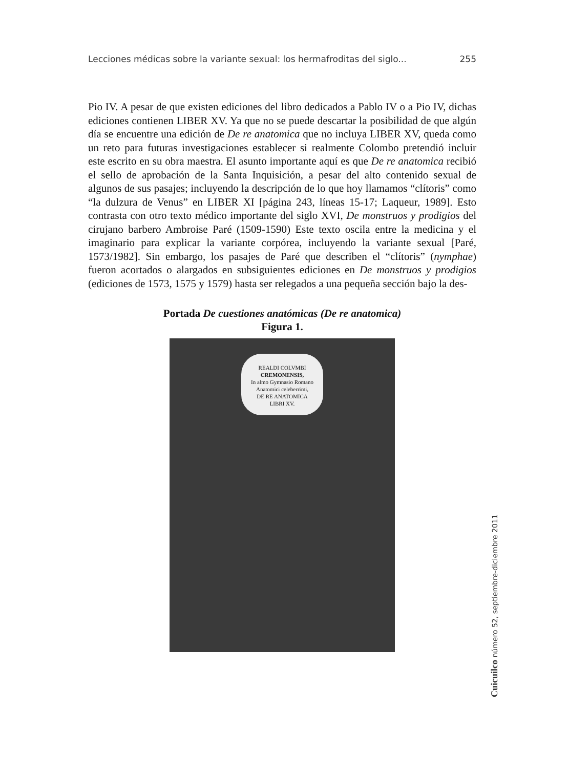Lecciones médicas sobre la variante sexual: los hermafroditas del siglo... 255
Pio IV. A pesar de que existen ediciones del libro dedicados a Pablo IV o a Pio IV, dichas ediciones contienen LIBER XV. Ya que no se puede descartar la posibilidad de que algún día se encuentre una edición de De re anatomica que no incluya LIBER XV, queda como un reto para futuras investigaciones establecer si realmente Colombo pretendió incluir este escrito en su obra maestra. El asunto importante aquí es que De re anatomica recibió el sello de aprobación de la Santa Inquisición, a pesar del alto contenido sexual de algunos de sus pasajes; incluyendo la descripción de lo que hoy llamamos “clítoris” como “la dulzura de Venus” en LIBER XI [página 243, líneas 15-17; Laqueur, 1989]. Esto contrasta con otro texto médico importante del siglo XVI, De monstruos y prodigios del cirujano barbero Ambroise Paré (1509-1590) Este texto oscila entre la medicina y el imaginario para explicar la variante corpórea, incluyendo la variante sexual [Paré, 1573/1982]. Sin embargo, los pasajes de Paré que describen el “clítoris” (nymphae) fueron acortados o alargados en subsiguientes ediciones en De monstruos y prodigios (ediciones de 1573, 1575 y 1579) hasta ser relegados a una pequeña sección bajo la des-
Portada De cuestiones anatómicas (De re anatomica)
Figura 1.
REALDI COLVMBI
CREMONENSIS,
In almo Gymnasio Romano
Anatomici celeberrimi,
DE RE ANATOMICA
LIBRI XV.
Cuicuilco número 52, septiembre-diciembre 2011